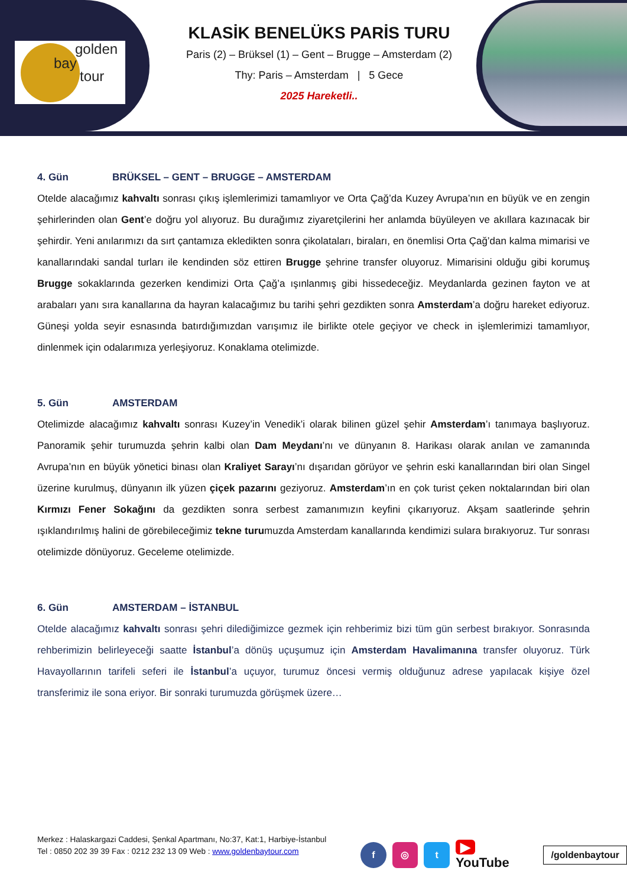golden
bay
tour
KLASİK BENELÜKS PARİS TURU
Paris (2) – Brüksel (1) – Gent – Brugge – Amsterdam (2)
Thy: Paris – Amsterdam | 5 Gece
2025 Hareketli..
4. Gün BRÜKSEL – GENT – BRUGGE – AMSTERDAM
Otelde alacağımız kahvaltı sonrası çıkış işlemlerimizi tamamlıyor ve Orta Çağ’da Kuzey Avrupa’nın en büyük ve en zengin şehirlerinden olan Gent’e doğru yol alıyoruz. Bu durağımız ziyaretçilerini her anlamda büyüleyen ve akıllara kazınacak bir şehirdir. Yeni anılarımızı da sırt çantamıza ekledikten sonra çikolataları, biraları, en önemlisi Orta Çağ’dan kalma mimarisi ve kanallarındaki sandal turları ile kendinden söz ettiren Brugge şehrine transfer oluyoruz. Mimarisini olduğu gibi korumuş Brugge sokaklarında gezerken kendimizi Orta Çağ’a ışınlanmış gibi hissedeceğiz. Meydanlarda gezinen fayton ve at arabaları yanı sıra kanallarına da hayran kalacağımız bu tarihi şehri gezdikten sonra Amsterdam’a doğru hareket ediyoruz. Güneşi yolda seyir esnasında batırdığımızdan varışımız ile birlikte otele geçiyor ve check in işlemlerimizi tamamlıyor, dinlenmek için odalarımıza yerleşiyoruz. Konaklama otelimizde.
5. Gün AMSTERDAM
Otelimizde alacağımız kahvaltı sonrası Kuzey’in Venedik’i olarak bilinen güzel şehir Amsterdam’ı tanımaya başlıyoruz. Panoramik şehir turumuzda şehrin kalbi olan Dam Meydanı’nı ve dünyanın 8. Harikası olarak anılan ve zamanında Avrupa’nın en büyük yönetici binası olan Kraliyet Sarayı’nı dışarıdan görüyor ve şehrin eski kanallarından biri olan Singel üzerine kurulmuş, dünyanın ilk yüzen çiçek pazarını geziyoruz. Amsterdam’ın en çok turist çeken noktalarından biri olan Kırmızı Fener Sokağını da gezdikten sonra serbest zamanımızın keyfini çıkarıyoruz. Akşam saatlerinde şehrin ışıklandırılmış halini de görebileceğimiz tekne turumuzda Amsterdam kanallarında kendimizi sulara bırakıyoruz. Tur sonrası otelimizde dönüyoruz. Geceleme otelimizde.
6. Gün AMSTERDAM – İSTANBUL
Otelde alacağımız kahvaltı sonrası şehri dilediğimizce gezmek için rehberimiz bizi tüm gün serbest bırakıyor. Sonrasında rehberimizin belirleyeceği saatte İstanbul’a dönüş uçuşumuz için Amsterdam Havalimanına transfer oluyoruz. Türk Havayollarının tarifeli seferi ile İstanbul’a uçuyor, turumuz öncesi vermiş olduğunuz adrese yapılacak kişiye özel transferimiz ile sona eriyor. Bir sonraki turumuzda görüşmek üzere…
Merkez : Halaskargazi Caddesi, Şenkal Apartmanı, No:37, Kat:1, Harbiye-İstanbul
Tel : 0850 202 39 39 Fax : 0212 232 13 09 Web : www.goldenbaytour.com
f ◎ t
▶ YouTube
/goldenbaytour